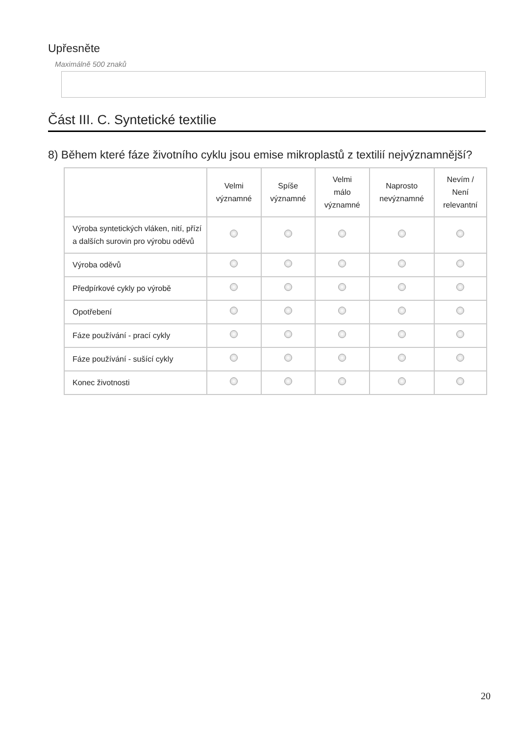Upřesněte
Maximálně 500 znaků
Část III. C. Syntetické textilie
8) Během které fáze životního cyklu jsou emise mikroplastů z textilií nejvýznamnější?
| | Velmi významné | Spíše významné | Velmi málo významné | Naprosto nevýznamné | Nevím / Není relevantní |
| --- | --- | --- | --- | --- | --- |
| Výroba syntetických vláken, nití, přízí a dalších surovin pro výrobu oděvů | | | | | |
| Výroba oděvů | | | | | |
| Předpírkové cykly po výrobě | | | | | |
| Opotřebení | | | | | |
| Fáze používání - prací cykly | | | | | |
| Fáze používání - sušící cykly | | | | | |
| Konec životnosti | | | | | |
20